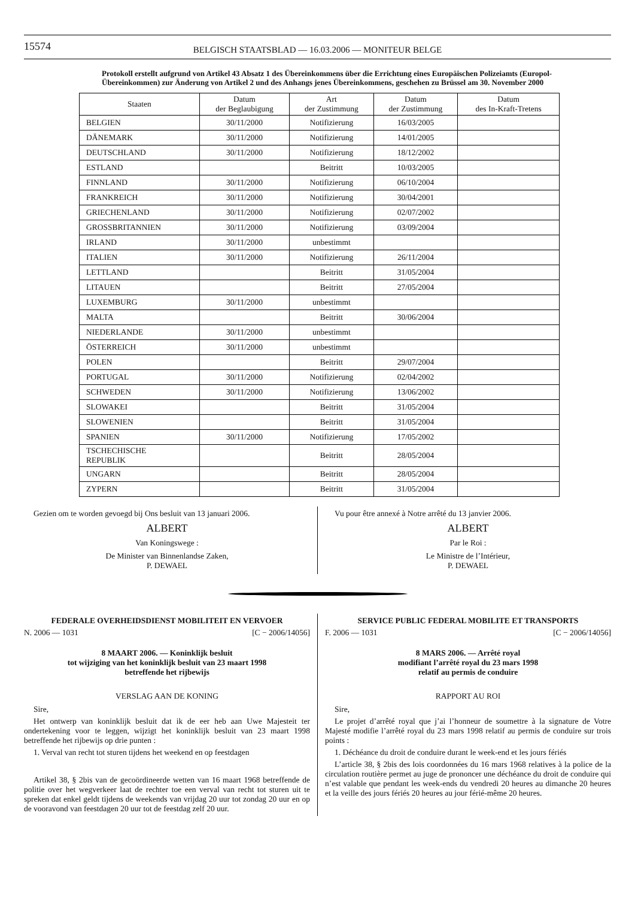15574
BELGISCH STAATSBLAD — 16.03.2006 — MONITEUR BELGE
Protokoll erstellt aufgrund von Artikel 43 Absatz 1 des Übereinkommens über die Errichtung eines Europäischen Polizeiamts (Europol-Übereinkommen) zur Änderung von Artikel 2 und des Anhangs jenes Übereinkommens, geschehen zu Brüssel am 30. November 2000
| Staaten | Datum der Beglaubigung | Art der Zustimmung | Datum der Zustimmung | Datum des In-Kraft-Tretens |
| --- | --- | --- | --- | --- |
| BELGIEN | 30/11/2000 | Notifizierung | 16/03/2005 | |
| DÄNEMARK | 30/11/2000 | Notifizierung | 14/01/2005 | |
| DEUTSCHLAND | 30/11/2000 | Notifizierung | 18/12/2002 | |
| ESTLAND | | Beitritt | 10/03/2005 | |
| FINNLAND | 30/11/2000 | Notifizierung | 06/10/2004 | |
| FRANKREICH | 30/11/2000 | Notifizierung | 30/04/2001 | |
| GRIECHENLAND | 30/11/2000 | Notifizierung | 02/07/2002 | |
| GROSSBRITANNIEN | 30/11/2000 | Notifizierung | 03/09/2004 | |
| IRLAND | 30/11/2000 | unbestimmt | | |
| ITALIEN | 30/11/2000 | Notifizierung | 26/11/2004 | |
| LETTLAND | | Beitritt | 31/05/2004 | |
| LITAUEN | | Beitritt | 27/05/2004 | |
| LUXEMBURG | 30/11/2000 | unbestimmt | | |
| MALTA | | Beitritt | 30/06/2004 | |
| NIEDERLANDE | 30/11/2000 | unbestimmt | | |
| ÖSTERREICH | 30/11/2000 | unbestimmt | | |
| POLEN | | Beitritt | 29/07/2004 | |
| PORTUGAL | 30/11/2000 | Notifizierung | 02/04/2002 | |
| SCHWEDEN | 30/11/2000 | Notifizierung | 13/06/2002 | |
| SLOWAKEI | | Beitritt | 31/05/2004 | |
| SLOWENIEN | | Beitritt | 31/05/2004 | |
| SPANIEN | 30/11/2000 | Notifizierung | 17/05/2002 | |
| TSCHECHISCHE REPUBLIK | | Beitritt | 28/05/2004 | |
| UNGARN | | Beitritt | 28/05/2004 | |
| ZYPERN | | Beitritt | 31/05/2004 | |
Gezien om te worden gevoegd bij Ons besluit van 13 januari 2006.
ALBERT
Van Koningswege :
De Minister van Binnenlandse Zaken,
P. DEWAEL
Vu pour être annexé à Notre arrêté du 13 janvier 2006.
ALBERT
Par le Roi :
Le Ministre de l’Intérieur,
P. DEWAEL
FEDERALE OVERHEIDSDIENST MOBILITEIT EN VERVOER
N. 2006 — 1031 [C − 2006/14056]
8 MAART 2006. — Koninklijk besluit
tot wijziging van het koninklijk besluit van 23 maart 1998
betreffende het rijbewijs
VERSLAG AAN DE KONING
Sire,
Het ontwerp van koninklijk besluit dat ik de eer heb aan Uwe Majesteit ter ondertekening voor te leggen, wijzigt het koninklijk besluit van 23 maart 1998 betreffende het rijbewijs op drie punten :
1. Verval van recht tot sturen tijdens het weekend en op feestdagen
Artikel 38, § 2bis van de gecoördineerde wetten van 16 maart 1968 betreffende de politie over het wegverkeer laat de rechter toe een verval van recht tot sturen uit te spreken dat enkel geldt tijdens de weekends van vrijdag 20 uur tot zondag 20 uur en op de vooravond van feestdagen 20 uur tot de feestdag zelf 20 uur.
SERVICE PUBLIC FEDERAL MOBILITE ET TRANSPORTS
F. 2006 — 1031 [C − 2006/14056]
8 MARS 2006. — Arrêté royal
modifiant l’arrêté royal du 23 mars 1998
relatif au permis de conduire
RAPPORT AU ROI
Sire,
Le projet d’arrêté royal que j’ai l’honneur de soumettre à la signature de Votre Majesté modifie l’arrêté royal du 23 mars 1998 relatif au permis de conduire sur trois points :
1. Déchéance du droit de conduire durant le week-end et les jours fériés
L’article 38, § 2bis des lois coordonnées du 16 mars 1968 relatives à la police de la circulation routière permet au juge de prononcer une déchéance du droit de conduire qui n’est valable que pendant les week-ends du vendredi 20 heures au dimanche 20 heures et la veille des jours fériés 20 heures au jour férié-même 20 heures.